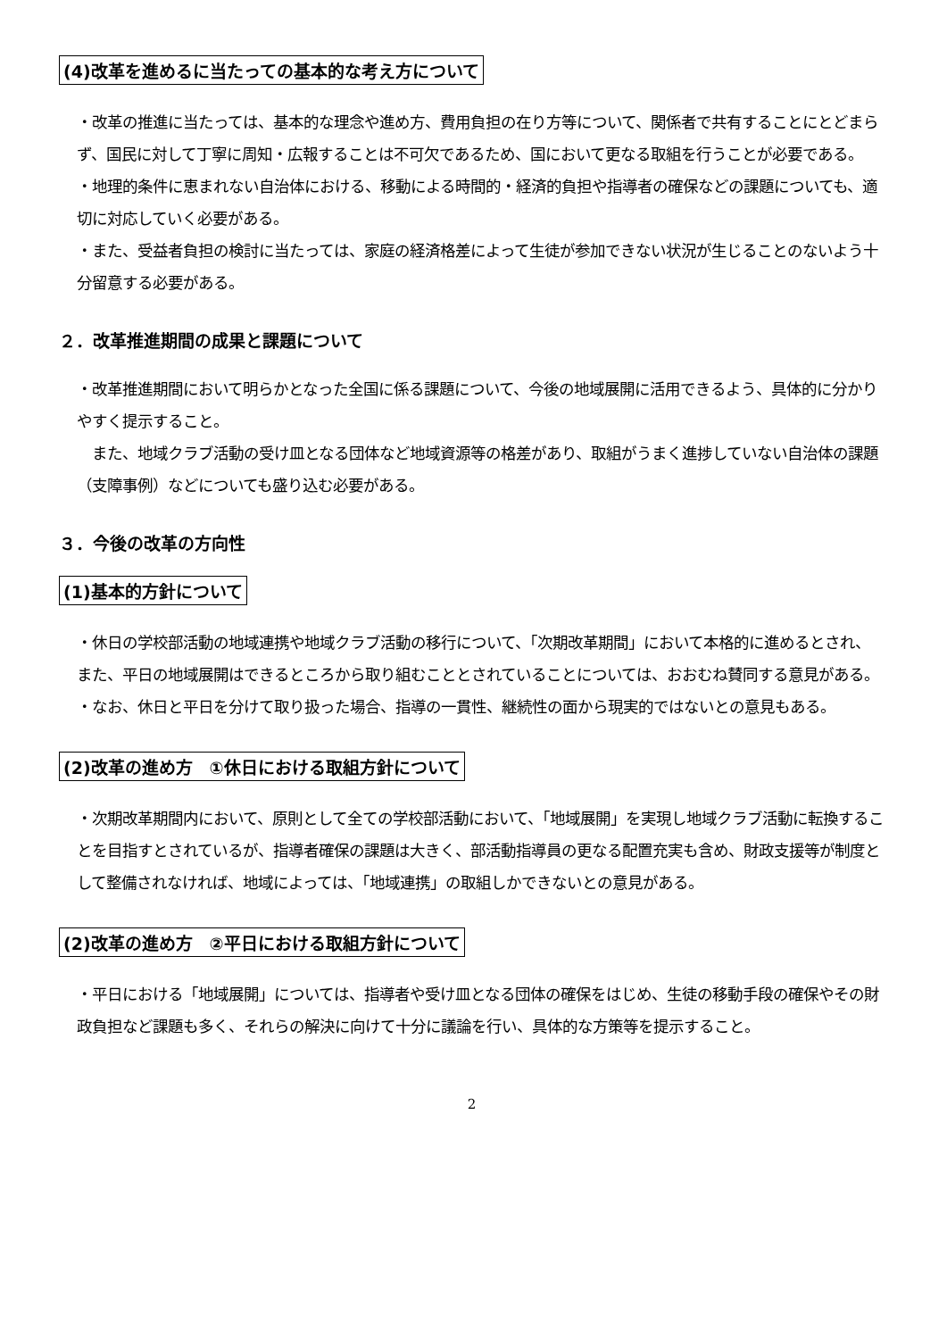(4)改革を進めるに当たっての基本的な考え方について
・改革の推進に当たっては、基本的な理念や進め方、費用負担の在り方等について、関係者で共有することにとどまらず、国民に対して丁寧に周知・広報することは不可欠であるため、国において更なる取組を行うことが必要である。
・地理的条件に恵まれない自治体における、移動による時間的・経済的負担や指導者の確保などの課題についても、適切に対応していく必要がある。
・また、受益者負担の検討に当たっては、家庭の経済格差によって生徒が参加できない状況が生じることのないよう十分留意する必要がある。
２．改革推進期間の成果と課題について
・改革推進期間において明らかとなった全国に係る課題について、今後の地域展開に活用できるよう、具体的に分かりやすく提示すること。
　また、地域クラブ活動の受け皿となる団体など地域資源等の格差があり、取組がうまく進捗していない自治体の課題（支障事例）などについても盛り込む必要がある。
３．今後の改革の方向性
(1)基本的方針について
・休日の学校部活動の地域連携や地域クラブ活動の移行について、「次期改革期間」において本格的に進めるとされ、また、平日の地域展開はできるところから取り組むこととされていることについては、おおむね賛同する意見がある。
・なお、休日と平日を分けて取り扱った場合、指導の一貫性、継続性の面から現実的ではないとの意見もある。
(2)改革の進め方　①休日における取組方針について
・次期改革期間内において、原則として全ての学校部活動において、「地域展開」を実現し地域クラブ活動に転換することを目指すとされているが、指導者確保の課題は大きく、部活動指導員の更なる配置充実も含め、財政支援等が制度として整備されなければ、地域によっては、「地域連携」の取組しかできないとの意見がある。
(2)改革の進め方　②平日における取組方針について
・平日における「地域展開」については、指導者や受け皿となる団体の確保をはじめ、生徒の移動手段の確保やその財政負担など課題も多く、それらの解決に向けて十分に議論を行い、具体的な方策等を提示すること。
2